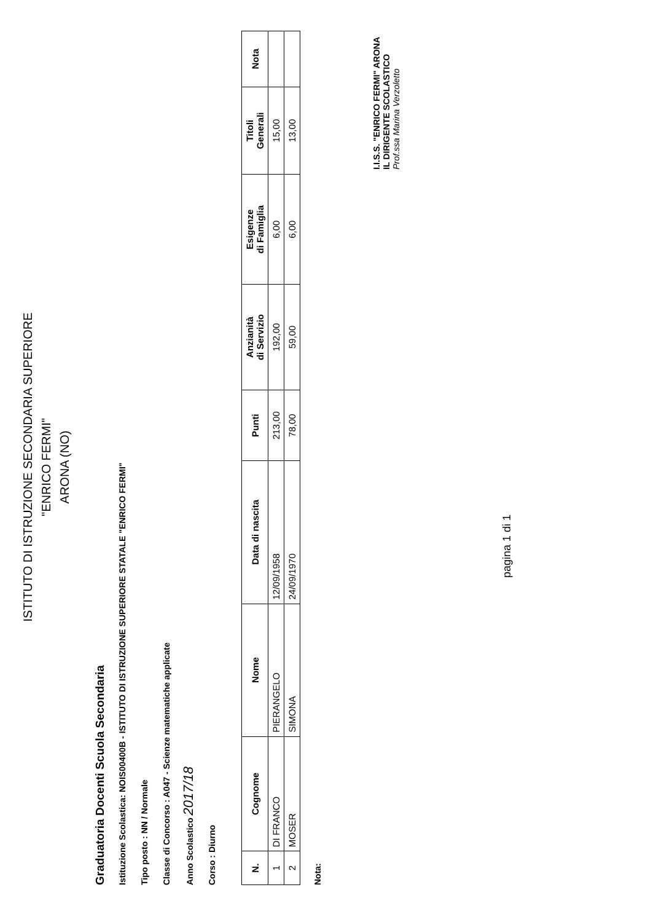ISTITUTO DI ISTRUZIONE SECONDARIA SUPERIORE
"ENRICO FERMI"
ARONA (NO)
Graduatoria Docenti Scuola Secondaria
Istituzione Scolastica: NOIS00400B - ISTITUTO DI ISTRUZIONE SUPERIORE STATALE "ENRICO FERMI"
Tipo posto : NN / Normale
Classe di Concorso : A047 - Scienze matematiche applicate
Anno Scolastico 2017/18
Corso : Diurno
| N. | Cognome | Nome | Data di nascita | Punti | Anzianità di Servizio | Esigenze di Famiglia | Titoli Generali | Nota |
| --- | --- | --- | --- | --- | --- | --- | --- | --- |
| 1 | DI FRANCO | PIERANGELO | 12/09/1958 | 213,00 | 192,00 | 6,00 | 15,00 | |
| 2 | MOSER | SIMONA | 24/09/1970 | 78,00 | 59,00 | 6,00 | 13,00 | |
Nota:
pagina 1 di 1
I.I.S.S. "ENRICO FERMI" ARONA
IL DIRIGENTE SCOLASTICO
Prof.ssa Marina Verzoletto